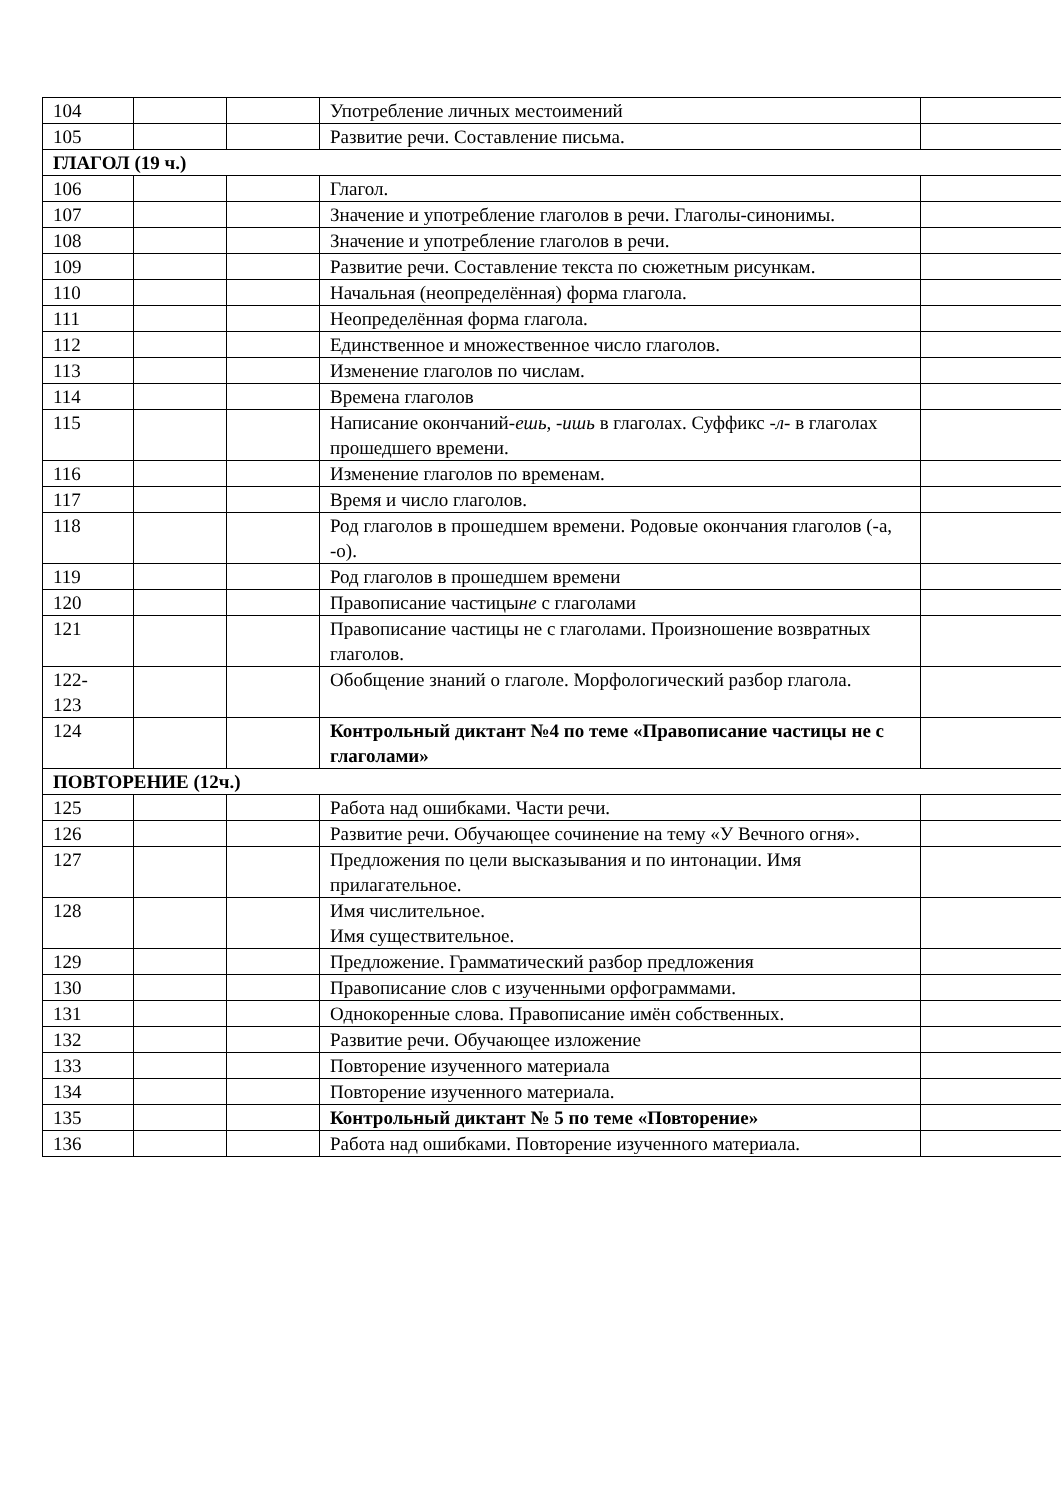| 104 | | | Употребление личных местоимений | |
| 105 | | | Развитие речи. Составление письма. | |
| ГЛАГОЛ (19 ч.) | | | | |
| 106 | | | Глагол. | |
| 107 | | | Значение и употребление глаголов в речи. Глаголы-синонимы. | |
| 108 | | | Значение и употребление глаголов в речи. | |
| 109 | | | Развитие речи. Составление текста по сюжетным рисункам. | |
| 110 | | | Начальная (неопределённая) форма глагола. | |
| 111 | | | Неопределённая форма глагола. | |
| 112 | | | Единственное и множественное число глаголов. | |
| 113 | | | Изменение глаголов по числам. | |
| 114 | | | Времена глаголов | |
| 115 | | | Написание окончаний- ешь, -ишь в глаголах. Суффикс - л- в глаголах прошедшего времени. | |
| 116 | | | Изменение глаголов по временам. | |
| 117 | | | Время и число глаголов. | |
| 118 | | | Род глаголов в прошедшем времени. Родовые окончания глаголов (-а, -о). | |
| 119 | | | Род глаголов в прошедшем времени | |
| 120 | | | Правописание частицы не с глаголами | |
| 121 | | | Правописание частицы не с глаголами. Произношение возвратных глаголов. | |
| 122- 123 | | | Обобщение знаний о глаголе. Морфологический разбор глагола. | |
| 124 | | | Контрольный диктант №4 по теме «Правописание частицы не с глаголами» | |
| ПОВТОРЕНИЕ (12ч.) | | | | |
| 125 | | | Работа над ошибками. Части речи. | |
| 126 | | | Развитие речи. Обучающее сочинение на тему «У Вечного огня». | |
| 127 | | | Предложения по цели высказывания и по интонации. Имя прилагательное. | |
| 128 | | | Имя числительное. Имя существительное. | |
| 129 | | | Предложение. Грамматический разбор предложения | |
| 130 | | | Правописание слов с изученными орфограммами. | |
| 131 | | | Однокоренные слова. Правописание имён собственных. | |
| 132 | | | Развитие речи. Обучающее изложение | |
| 133 | | | Повторение изученного материала | |
| 134 | | | Повторение изученного материала. | |
| 135 | | | Контрольный диктант № 5 по теме «Повторение» | |
| 136 | | | Работа над ошибками. Повторение изученного материала. | |